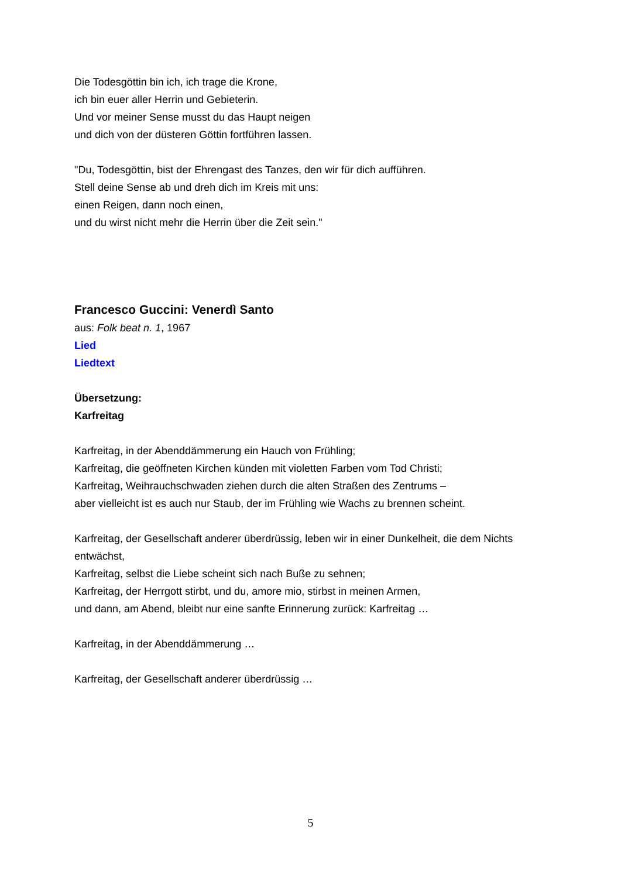Die Todesgöttin bin ich, ich trage die Krone,
ich bin euer aller Herrin und Gebieterin.
Und vor meiner Sense musst du das Haupt neigen
und dich von der düsteren Göttin fortführen lassen.
"Du, Todesgöttin, bist der Ehrengast des Tanzes, den wir für dich aufführen.
Stell deine Sense ab und dreh dich im Kreis mit uns:
einen Reigen, dann noch einen,
und du wirst nicht mehr die Herrin über die Zeit sein."
Francesco Guccini: Venerdì Santo
aus: Folk beat n. 1, 1967
Lied
Liedtext
Übersetzung:
Karfreitag
Karfreitag, in der Abenddämmerung ein Hauch von Frühling;
Karfreitag, die geöffneten Kirchen künden mit violetten Farben vom Tod Christi;
Karfreitag, Weihrauchschwaden ziehen durch die alten Straßen des Zentrums –
aber vielleicht ist es auch nur Staub, der im Frühling wie Wachs zu brennen scheint.
Karfreitag, der Gesellschaft anderer überdrüssig, leben wir in einer Dunkelheit, die dem Nichts entwächst,
Karfreitag, selbst die Liebe scheint sich nach Buße zu sehnen;
Karfreitag, der Herrgott stirbt, und du, amore mio, stirbst in meinen Armen,
und dann, am Abend, bleibt nur eine sanfte Erinnerung zurück: Karfreitag …
Karfreitag, in der Abenddämmerung …
Karfreitag, der Gesellschaft anderer überdrüssig …
5